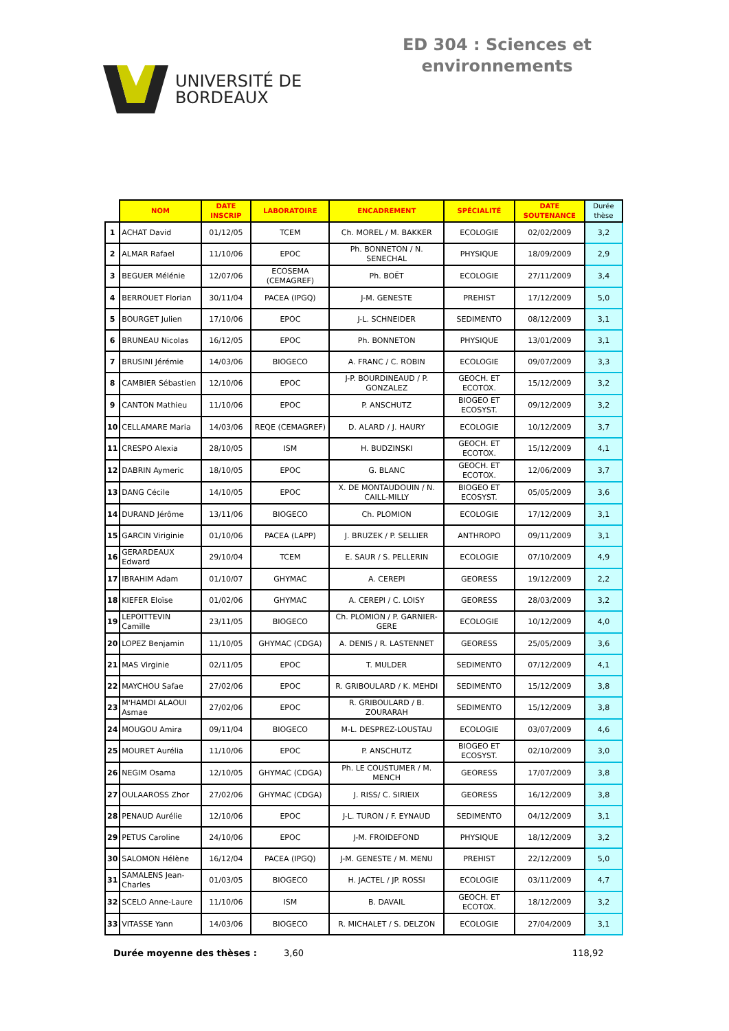UNIVERSITÉ DE
BORDEAUX
ED 304 : Sciences et
environnements
| | NOM | DATE INSCRIP | LABORATOIRE | ENCADREMENT | SPÉCIALITÉ | DATE SOUTENANCE | Durée thèse |
| --- | --- | --- | --- | --- | --- | --- | --- |
| 1 | ACHAT David | 01/12/05 | TCEM | Ch. MOREL / M. BAKKER | ECOLOGIE | 02/02/2009 | 3,2 |
| 2 | ALMAR Rafael | 11/10/06 | EPOC | Ph. BONNETON / N. SENECHAL | PHYSIQUE | 18/09/2009 | 2,9 |
| 3 | BEGUER Mélénie | 12/07/06 | ECOSEMA (CEMAGREF) | Ph. BOËT | ECOLOGIE | 27/11/2009 | 3,4 |
| 4 | BERROUET Florian | 30/11/04 | PACEA (IPGQ) | J-M. GENESTE | PREHIST | 17/12/2009 | 5,0 |
| 5 | BOURGET Julien | 17/10/06 | EPOC | J-L. SCHNEIDER | SEDIMENTO | 08/12/2009 | 3,1 |
| 6 | BRUNEAU Nicolas | 16/12/05 | EPOC | Ph. BONNETON | PHYSIQUE | 13/01/2009 | 3,1 |
| 7 | BRUSINI Jérémie | 14/03/06 | BIOGECO | A. FRANC / C. ROBIN | ECOLOGIE | 09/07/2009 | 3,3 |
| 8 | CAMBIER Sébastien | 12/10/06 | EPOC | J-P. BOURDINEAUD / P. GONZALEZ | GEOCH. ET ECOTOX. | 15/12/2009 | 3,2 |
| 9 | CANTON Mathieu | 11/10/06 | EPOC | P. ANSCHUTZ | BIOGEO ET ECOSYST. | 09/12/2009 | 3,2 |
| 10 | CELLAMARE Maria | 14/03/06 | REQE (CEMAGREF) | D. ALARD / J. HAURY | ECOLOGIE | 10/12/2009 | 3,7 |
| 11 | CRESPO Alexia | 28/10/05 | ISM | H. BUDZINSKI | GEOCH. ET ECOTOX. | 15/12/2009 | 4,1 |
| 12 | DABRIN Aymeric | 18/10/05 | EPOC | G. BLANC | GEOCH. ET ECOTOX. | 12/06/2009 | 3,7 |
| 13 | DANG Cécile | 14/10/05 | EPOC | X. DE MONTAUDOUIN / N. CAILL-MILLY | BIOGEO ET ECOSYST. | 05/05/2009 | 3,6 |
| 14 | DURAND Jérôme | 13/11/06 | BIOGECO | Ch. PLOMION | ECOLOGIE | 17/12/2009 | 3,1 |
| 15 | GARCIN Viriginie | 01/10/06 | PACEA (LAPP) | J. BRUZEK / P. SELLIER | ANTHROPO | 09/11/2009 | 3,1 |
| 16 | GERARDEAUX Edward | 29/10/04 | TCEM | E. SAUR / S. PELLERIN | ECOLOGIE | 07/10/2009 | 4,9 |
| 17 | IBRAHIM Adam | 01/10/07 | GHYMAC | A. CEREPI | GEORESS | 19/12/2009 | 2,2 |
| 18 | KIEFER Eloïse | 01/02/06 | GHYMAC | A. CEREPI / C. LOISY | GEORESS | 28/03/2009 | 3,2 |
| 19 | LEPOITTEVIN Camille | 23/11/05 | BIOGECO | Ch. PLOMION / P. GARNIER-GERE | ECOLOGIE | 10/12/2009 | 4,0 |
| 20 | LOPEZ Benjamin | 11/10/05 | GHYMAC (CDGA) | A. DENIS / R. LASTENNET | GEORESS | 25/05/2009 | 3,6 |
| 21 | MAS Virginie | 02/11/05 | EPOC | T. MULDER | SEDIMENTO | 07/12/2009 | 4,1 |
| 22 | MAYCHOU Safae | 27/02/06 | EPOC | R. GRIBOULARD / K. MEHDI | SEDIMENTO | 15/12/2009 | 3,8 |
| 23 | M'HAMDI ALAOUI Asmae | 27/02/06 | EPOC | R. GRIBOULARD / B. ZOURARAH | SEDIMENTO | 15/12/2009 | 3,8 |
| 24 | MOUGOU Amira | 09/11/04 | BIOGECO | M-L. DESPREZ-LOUSTAU | ECOLOGIE | 03/07/2009 | 4,6 |
| 25 | MOURET Aurélia | 11/10/06 | EPOC | P. ANSCHUTZ | BIOGEO ET ECOSYST. | 02/10/2009 | 3,0 |
| 26 | NEGIM Osama | 12/10/05 | GHYMAC (CDGA) | Ph. LE COUSTUMER / M. MENCH | GEORESS | 17/07/2009 | 3,8 |
| 27 | OULAAROSS Zhor | 27/02/06 | GHYMAC (CDGA) | J. RISS/ C. SIRIEIX | GEORESS | 16/12/2009 | 3,8 |
| 28 | PENAUD Aurélie | 12/10/06 | EPOC | J-L. TURON / F. EYNAUD | SEDIMENTO | 04/12/2009 | 3,1 |
| 29 | PETUS Caroline | 24/10/06 | EPOC | J-M. FROIDEFOND | PHYSIQUE | 18/12/2009 | 3,2 |
| 30 | SALOMON Hélène | 16/12/04 | PACEA (IPGQ) | J-M. GENESTE / M. MENU | PREHIST | 22/12/2009 | 5,0 |
| 31 | SAMALENS Jean-Charles | 01/03/05 | BIOGECO | H. JACTEL / JP. ROSSI | ECOLOGIE | 03/11/2009 | 4,7 |
| 32 | SCELO Anne-Laure | 11/10/06 | ISM | B. DAVAIL | GEOCH. ET ECOTOX. | 18/12/2009 | 3,2 |
| 33 | VITASSE Yann | 14/03/06 | BIOGECO | R. MICHALET / S. DELZON | ECOLOGIE | 27/04/2009 | 3,1 |
Durée moyenne des thèses : 3,60 118,92